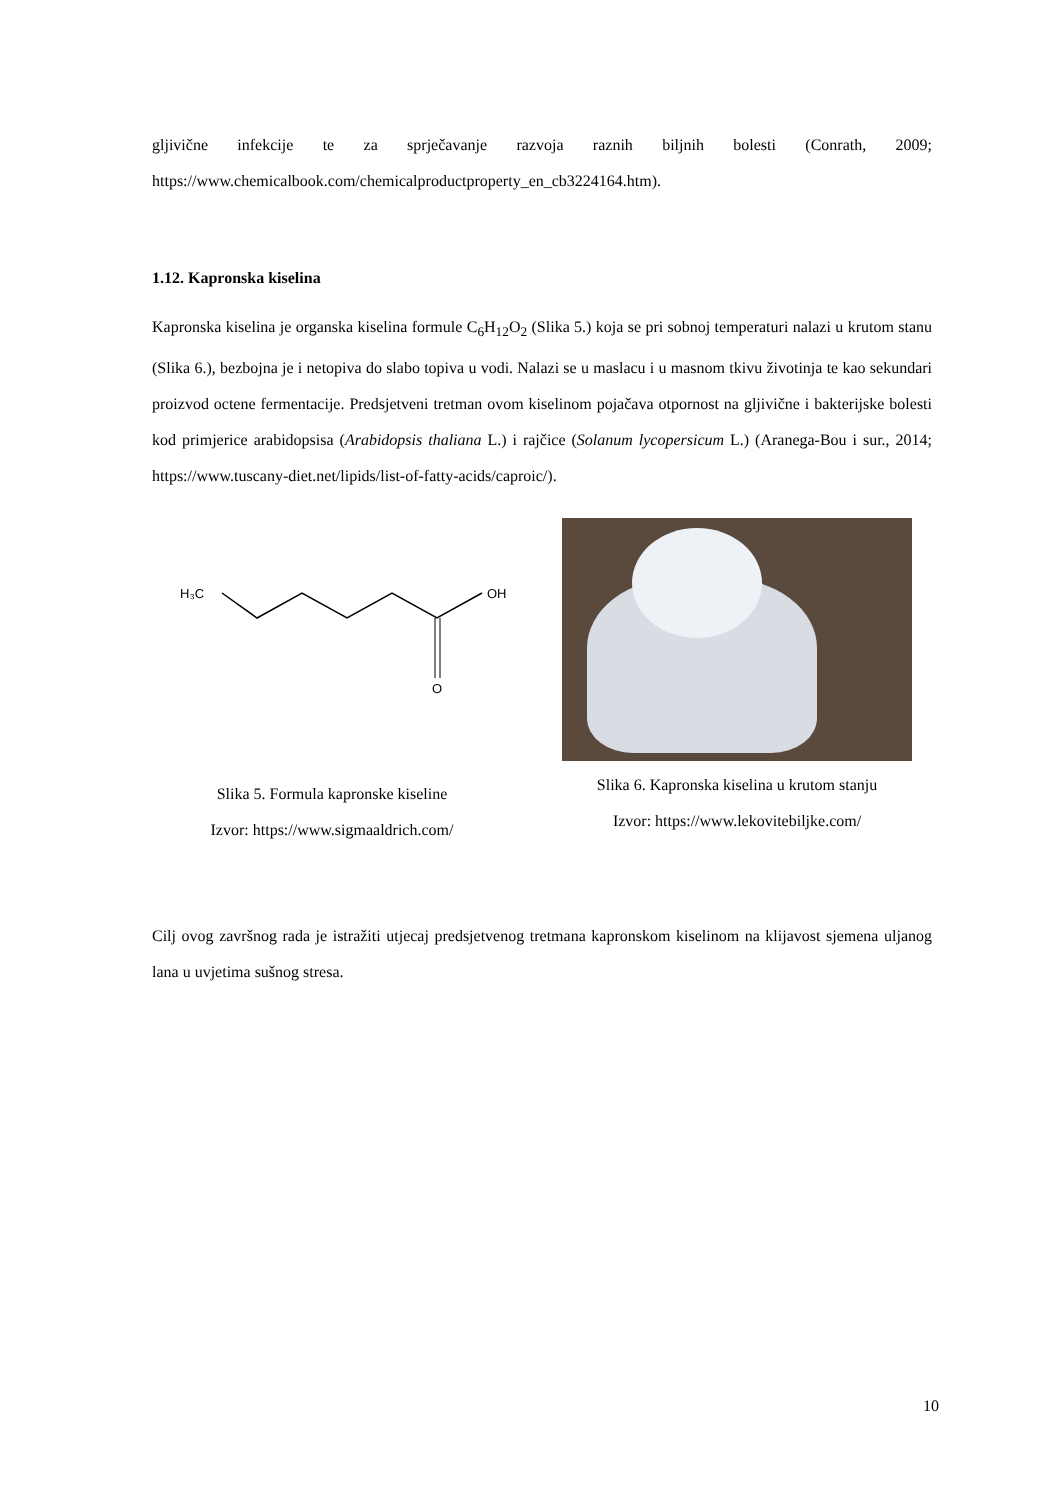gljivične infekcije te za sprječavanje razvoja raznih biljnih bolesti (Conrath, 2009; https://www.chemicalbook.com/chemicalproductproperty_en_cb3224164.htm).
1.12. Kapronska kiselina
Kapronska kiselina je organska kiselina formule C<sub>6</sub>H<sub>12</sub>O<sub>2</sub> (Slika 5.) koja se pri sobnoj temperaturi nalazi u krutom stanu (Slika 6.), bezbojna je i netopiva do slabo topiva u vodi. Nalazi se u maslacu i u masnom tkivu životinja te kao sekundari proizvod octene fermentacije. Predsjetveni tretman ovom kiselinom pojačava otpornost na gljivične i bakterijske bolesti kod primjerice arabidopsisa (Arabidopsis thaliana L.) i rajčice (Solanum lycopersicum L.) (Aranega-Bou i sur., 2014; https://www.tuscany-diet.net/lipids/list-of-fatty-acids/caproic/).
H₃C
O
OH
Slika 5. Formula kapronske kiseline
Izvor: https://www.sigmaaldrich.com/
Slika 6. Kapronska kiselina u krutom stanju
Izvor: https://www.lekovitebiljke.com/
Cilj ovog završnog rada je istražiti utjecaj predsjetvenog tretmana kapronskom kiselinom na klijavost sjemena uljanog lana u uvjetima sušnog stresa.
10